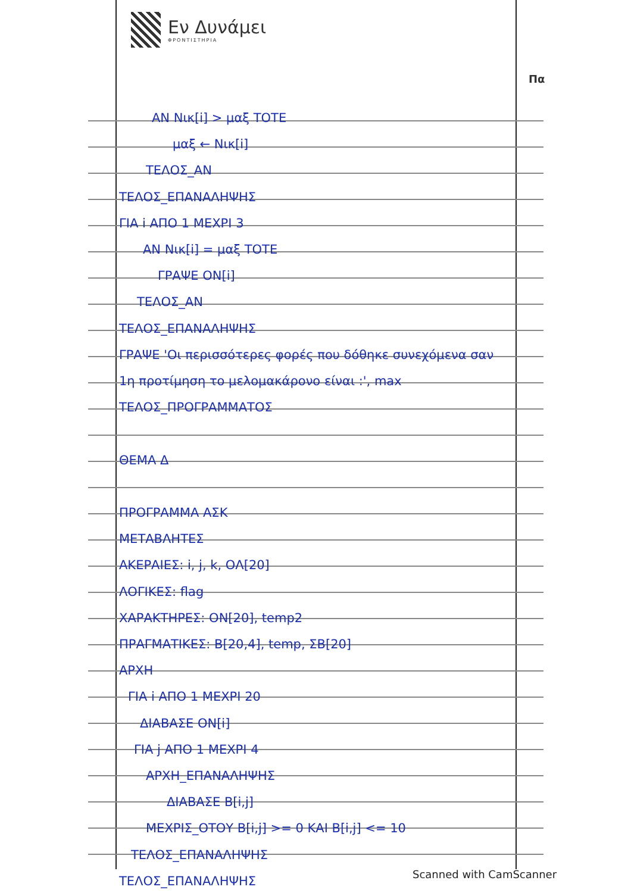Εν Δυνάμει
ΦΡΟΝΤΙΣΤΗΡΙΑ
Πα
ΑΝ Νικ[i] > μαξ ΤΟΤΕ
μαξ ← Νικ[i]
ΤΕΛΟΣ_ΑΝ
ΤΕΛΟΣ_ΕΠΑΝΑΛΗΨΗΣ
ΓΙΑ i ΑΠΟ 1 ΜΕΧΡΙ 3
ΑΝ Νικ[i] = μαξ ΤΟΤΕ
ΓΡΑΨΕ ΟΝ[i]
ΤΕΛΟΣ_ΑΝ
ΤΕΛΟΣ_ΕΠΑΝΑΛΗΨΗΣ
ΓΡΑΨΕ 'Οι περισσότερες φορές που δόθηκε συνεχόμενα σαν
1η προτίμηση το μελομακάρονο είναι :', max
ΤΕΛΟΣ_ΠΡΟΓΡΑΜΜΑΤΟΣ
ΘΕΜΑ Δ
ΠΡΟΓΡΑΜΜΑ ΑΣΚ
ΜΕΤΑΒΛΗΤΕΣ
ΑΚΕΡΑΙΕΣ: i, j, k, ΟΛ[20]
ΛΟΓΙΚΕΣ: flag
ΧΑΡΑΚΤΗΡΕΣ: ΟΝ[20], temp2
ΠΡΑΓΜΑΤΙΚΕΣ: Β[20,4], temp, ΣΒ[20]
ΑΡΧΗ
ΓΙΑ i ΑΠΟ 1 ΜΕΧΡΙ 20
ΔΙΑΒΑΣΕ ΟΝ[i]
ΓΙΑ j ΑΠΟ 1 ΜΕΧΡΙ 4
ΑΡΧΗ_ΕΠΑΝΑΛΗΨΗΣ
ΔΙΑΒΑΣΕ Β[i,j]
ΜΕΧΡΙΣ_ΟΤΟΥ Β[i,j] >= 0 ΚΑΙ Β[i,j] <= 10
ΤΕΛΟΣ_ΕΠΑΝΑΛΗΨΗΣ
ΤΕΛΟΣ_ΕΠΑΝΑΛΗΨΗΣ
Scanned with CamScanner